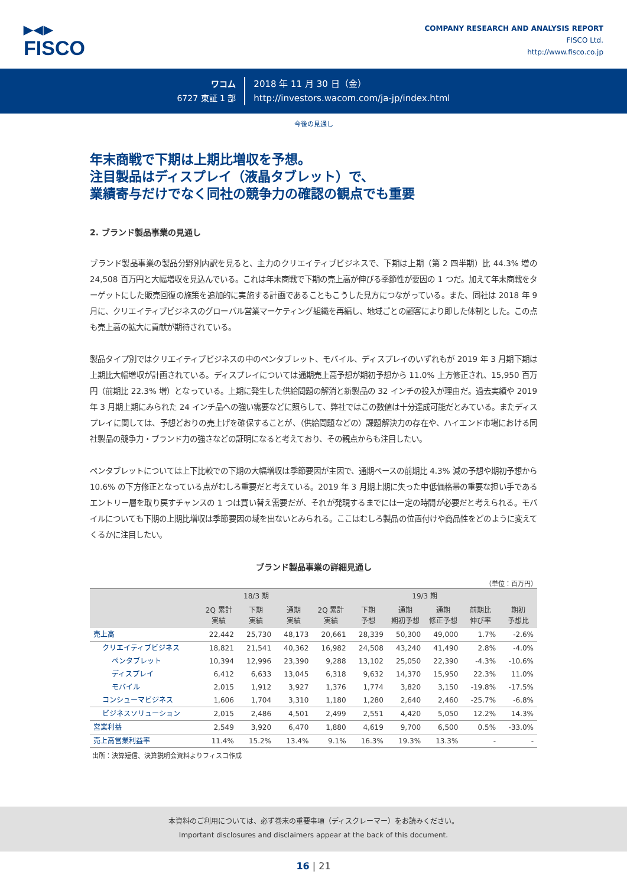▶◀▶
FISCO
COMPANY RESEARCH AND ANALYSIS REPORT
FISCO Ltd.
http://www.fisco.co.jp
ワコム
6727 東証 1 部
2018 年 11 月 30 日（金）
http://investors.wacom.com/ja-jp/index.html
今後の見通し
年末商戦で下期は上期比増収を予想。
注目製品はディスプレイ（液晶タブレット）で、
業績寄与だけでなく同社の競争力の確認の観点でも重要
2. ブランド製品事業の見通し
ブランド製品事業の製品分野別内訳を見ると、主力のクリエイティブビジネスで、下期は上期（第 2 四半期）比 44.3% 増の 24,508 百万円と大幅増収を見込んでいる。これは年末商戦で下期の売上高が伸びる季節性が要因の 1 つだ。加えて年末商戦をターゲットにした販売回復の施策を追加的に実施する計画であることもこうした見方につながっている。また、同社は 2018 年 9 月に、クリエイティブビジネスのグローバル営業マーケティング組織を再編し、地域ごとの顧客により即した体制とした。この点も売上高の拡大に貢献が期待されている。
製品タイプ別ではクリエイティブビジネスの中のペンタブレット、モバイル、ディスプレイのいずれもが 2019 年 3 月期下期は上期比大幅増収が計画されている。ディスプレイについては通期売上高予想が期初予想から 11.0% 上方修正され、15,950 百万円（前期比 22.3% 増）となっている。上期に発生した供給問題の解消と新製品の 32 インチの投入が理由だ。過去実績や 2019 年 3 月期上期にみられた 24 インチ品への強い需要などに照らして、弊社ではこの数値は十分達成可能だとみている。またディスプレイに関しては、予想どおりの売上げを確保することが、（供給問題などの）課題解決力の存在や、ハイエンド市場における同社製品の競争力・ブランド力の強さなどの証明になると考えており、その観点からも注目したい。
ペンタブレットについては上下比較での下期の大幅増収は季節要因が主因で、通期ベースの前期比 4.3% 減の予想や期初予想から 10.6% の下方修正となっている点がむしろ重要だと考えている。2019 年 3 月期上期に失った中低価格帯の重要な担い手であるエントリー層を取り戻すチャンスの 1 つは買い替え需要だが、それが発現するまでには一定の時間が必要だと考えられる。モバイルについても下期の上期比増収は季節要因の域を出ないとみられる。ここはむしろ製品の位置付けや商品性をどのように変えてくるかに注目したい。
ブランド製品事業の詳細見通し
（単位：百万円）
| | 18/3 期 | | | 19/3 期 | | | | | |
| --- | --- | --- | --- | --- | --- | --- | --- | --- | --- |
| | 2Q 累計 実績 | 下期 実績 | 通期 実績 | 2Q 累計 実績 | 下期 予想 | 通期 期初予想 | 通期 修正予想 | 前期比 伸び率 | 期初 予想比 |
| 売上高 | 22,442 | 25,730 | 48,173 | 20,661 | 28,339 | 50,300 | 49,000 | 1.7% | -2.6% |
| クリエイティブビジネス | 18,821 | 21,541 | 40,362 | 16,982 | 24,508 | 43,240 | 41,490 | 2.8% | -4.0% |
| ペンタブレット | 10,394 | 12,996 | 23,390 | 9,288 | 13,102 | 25,050 | 22,390 | -4.3% | -10.6% |
| ディスプレイ | 6,412 | 6,633 | 13,045 | 6,318 | 9,632 | 14,370 | 15,950 | 22.3% | 11.0% |
| モバイル | 2,015 | 1,912 | 3,927 | 1,376 | 1,774 | 3,820 | 3,150 | -19.8% | -17.5% |
| コンシューマビジネス | 1,606 | 1,704 | 3,310 | 1,180 | 1,280 | 2,640 | 2,460 | -25.7% | -6.8% |
| ビジネスソリューション | 2,015 | 2,486 | 4,501 | 2,499 | 2,551 | 4,420 | 5,050 | 12.2% | 14.3% |
| 営業利益 | 2,549 | 3,920 | 6,470 | 1,880 | 4,619 | 9,700 | 6,500 | 0.5% | -33.0% |
| 売上高営業利益率 | 11.4% | 15.2% | 13.4% | 9.1% | 16.3% | 19.3% | 13.3% | - | - |
出所：決算短信、決算説明会資料よりフィスコ作成
本資料のご利用については、必ず巻末の重要事項（ディスクレーマー）をお読みください。
Important disclosures and disclaimers appear at the back of this document.
16 | 21